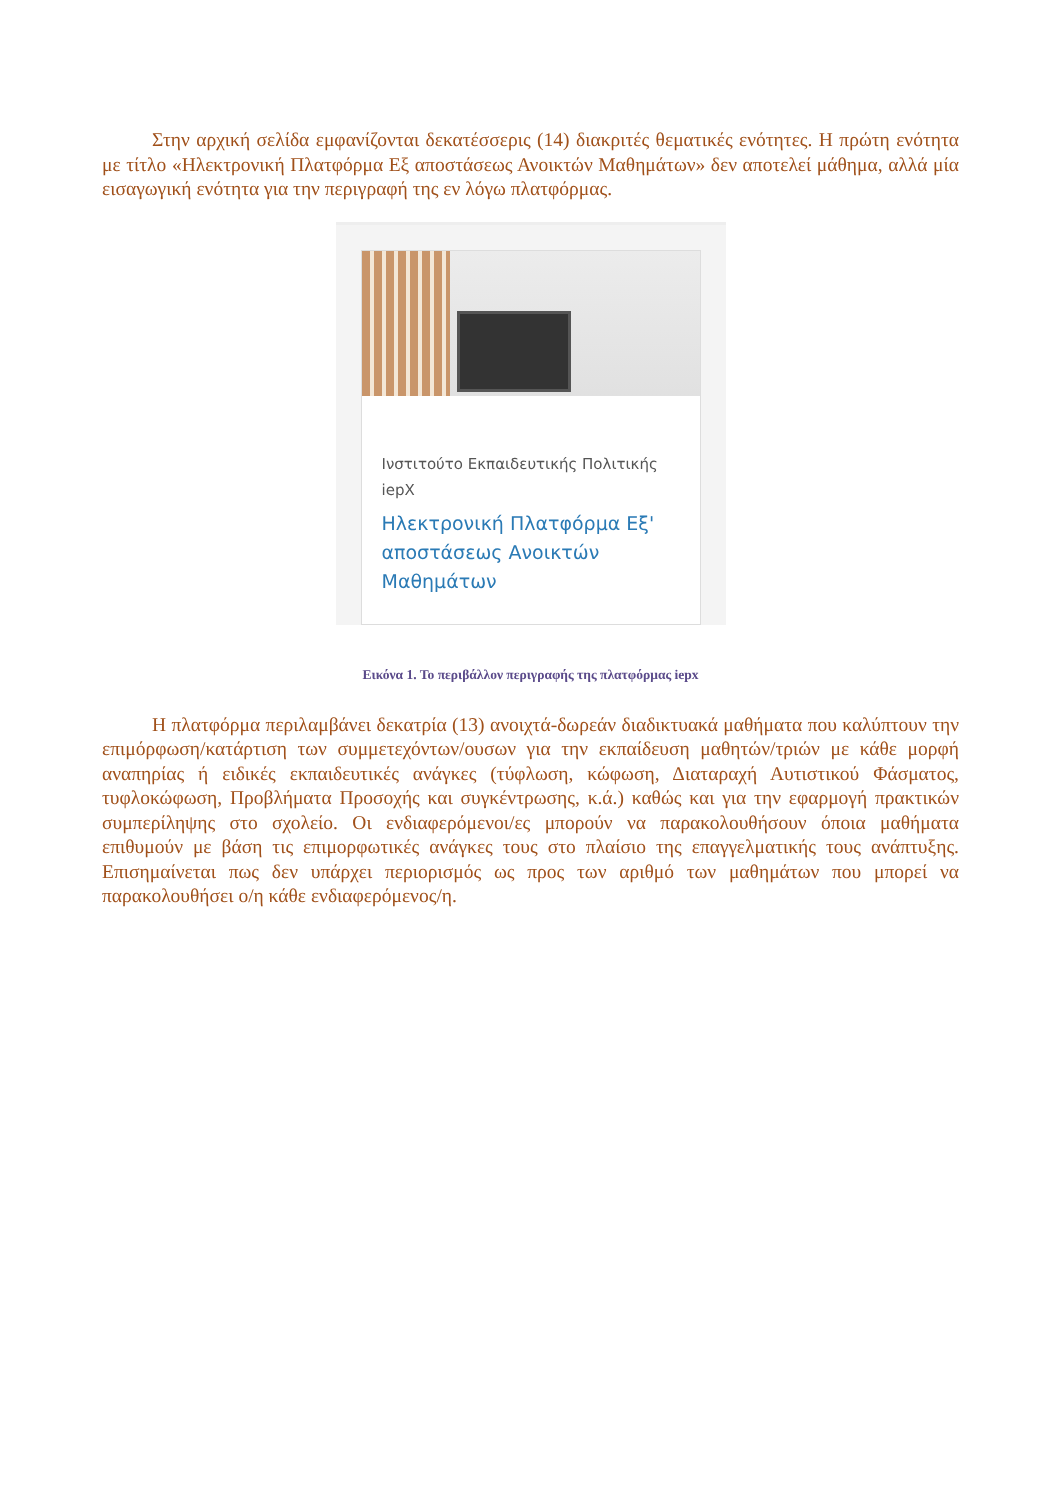Στην αρχική σελίδα εμφανίζονται δεκατέσσερις (14) διακριτές θεματικές ενότητες. Η πρώτη ενότητα με τίτλο «Ηλεκτρονική Πλατφόρμα Εξ αποστάσεως Ανοικτών Μαθημάτων» δεν αποτελεί μάθημα, αλλά μία εισαγωγική ενότητα για την περιγραφή της εν λόγω πλατφόρμας.
Ινστιτούτο Εκπαιδευτικής Πολιτικής
iepX
Ηλεκτρονική Πλατφόρμα Εξ' αποστάσεως Ανοικτών Μαθημάτων
Εικόνα 1. Το περιβάλλον περιγραφής της πλατφόρμας iepx
Η πλατφόρμα περιλαμβάνει δεκατρία (13) ανοιχτά-δωρεάν διαδικτυακά μαθήματα που καλύπτουν την επιμόρφωση/κατάρτιση των συμμετεχόντων/ουσων για την εκπαίδευση μαθητών/τριών με κάθε μορφή αναπηρίας ή ειδικές εκπαιδευτικές ανάγκες (τύφλωση, κώφωση, Διαταραχή Αυτιστικού Φάσματος, τυφλοκώφωση, Προβλήματα Προσοχής και συγκέντρωσης, κ.ά.) καθώς και για την εφαρμογή πρακτικών συμπερίληψης στο σχολείο. Οι ενδιαφερόμενοι/ες μπορούν να παρακολουθήσουν όποια μαθήματα επιθυμούν με βάση τις επιμορφωτικές ανάγκες τους στο πλαίσιο της επαγγελματικής τους ανάπτυξης. Επισημαίνεται πως δεν υπάρχει περιορισμός ως προς των αριθμό των μαθημάτων που μπορεί να παρακολουθήσει ο/η κάθε ενδιαφερόμενος/η.